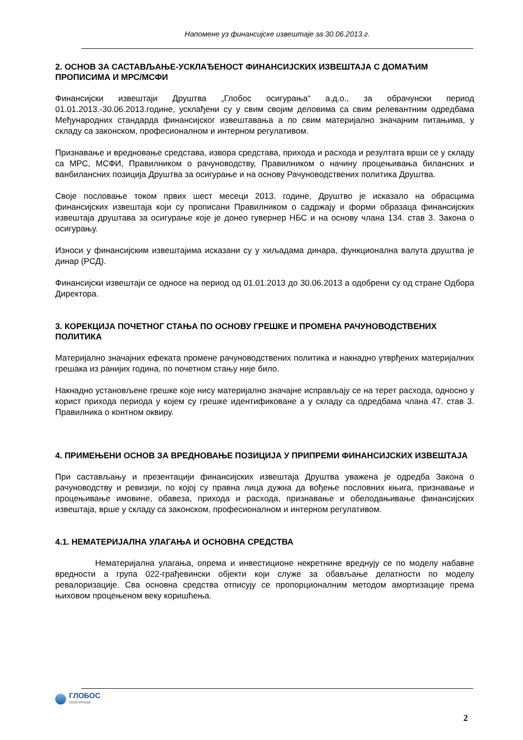Напомене уз финансијске извештаје за 30.06.2013.г.
2. ОСНОВ ЗА САСТАВЉАЊЕ-УСКЛАЂЕНОСТ ФИНАНСИЈСКИХ ИЗВЕШТАЈА С ДОМАЋИМ ПРОПИСИМА И МРС/МСФИ
Финансијски извештаји Друштва „Глобос осигурања“ а.д.о., за обрачунски период 01.01.2013.-30.06.2013.године, усклађени су у свим својим деловима са свим релевантним одредбама Међународних стандарда финансијског извештавања а по свим материјално значајним питањима, у складу са законском, професионалном и интерном регулативом.
Признавање и вредновање средстава, извора средстава, прихода и расхода и резултата врши се у складу са МРС, МСФИ, Правилником о рачуноводству, Правилником о начину процењивања билансних и ванбилансних позиција Друштва за осигурање и на основу Рачуноводствених политика Друштва.
Своје пословање током првих шест месеци 2013. године, Друштво је исказало на обрасцима финансијских извештаја који су прописани Правилником о садржају и форми образаца финансијских извештаја друштава за осигурање које је донео гувернер НБС и на основу члана 134. став 3. Закона о осигурању.
Износи у финансијским извештајима исказани су у хиљадама динара, функционална валута друштва је динар (РСД).
Финансијски извештаји се односе на период од 01.01.2013 до 30.06.2013 а одобрени су од стране Одбора Директора.
3. КОРЕКЦИЈА ПОЧЕТНОГ СТАЊА ПО ОСНОВУ ГРЕШКЕ И ПРОМЕНА РАЧУНОВОДСТВЕНИХ ПОЛИТИКА
Материјално значајних ефеката промене рачуноводствених политика и накнадно утврђених материјалних грешака из ранијих година, по почетном стању није било.
Накнадно установљене грешке које нису материјално значајне исправљају се на терет расхода, односно у корист прихода периода у којем су грешке идентификоване а у складу са одредбама члана 47. став 3. Правилника о контном оквиру.
4. ПРИМЕЊЕНИ ОСНОВ ЗА ВРЕДНОВАЊЕ ПОЗИЦИЈА У ПРИПРЕМИ ФИНАНСИЈСКИХ ИЗВЕШТАЈА
При састављању и презентацији финансијских извештаја Друштва уважена је одредба Закона о рачуноводству и ревизији, по којој су правна лица дужна да вођење пословних књига, признавање и процењивање имовине, обавеза, прихода и расхода, признавање и обелодањивање финансијских извештаја, врше у складу са законском, професионалном и интерном регулативом.
4.1. НЕМАТЕРИЈАЛНА УЛАГАЊА И ОСНОВНА СРЕДСТВА
Нематеријална улагања, опрема и инвестиционе некретнине вреднују се по моделу набавне вредности а група 022-грађевински објекти који служе за обављање делатности по моделу ревалоризације. Сва основна средства отписују се пропорционалним методом амортизације према њиховом процењеном веку коришћења.
ГЛОБОС
ОСИГУРАЊЕ
2